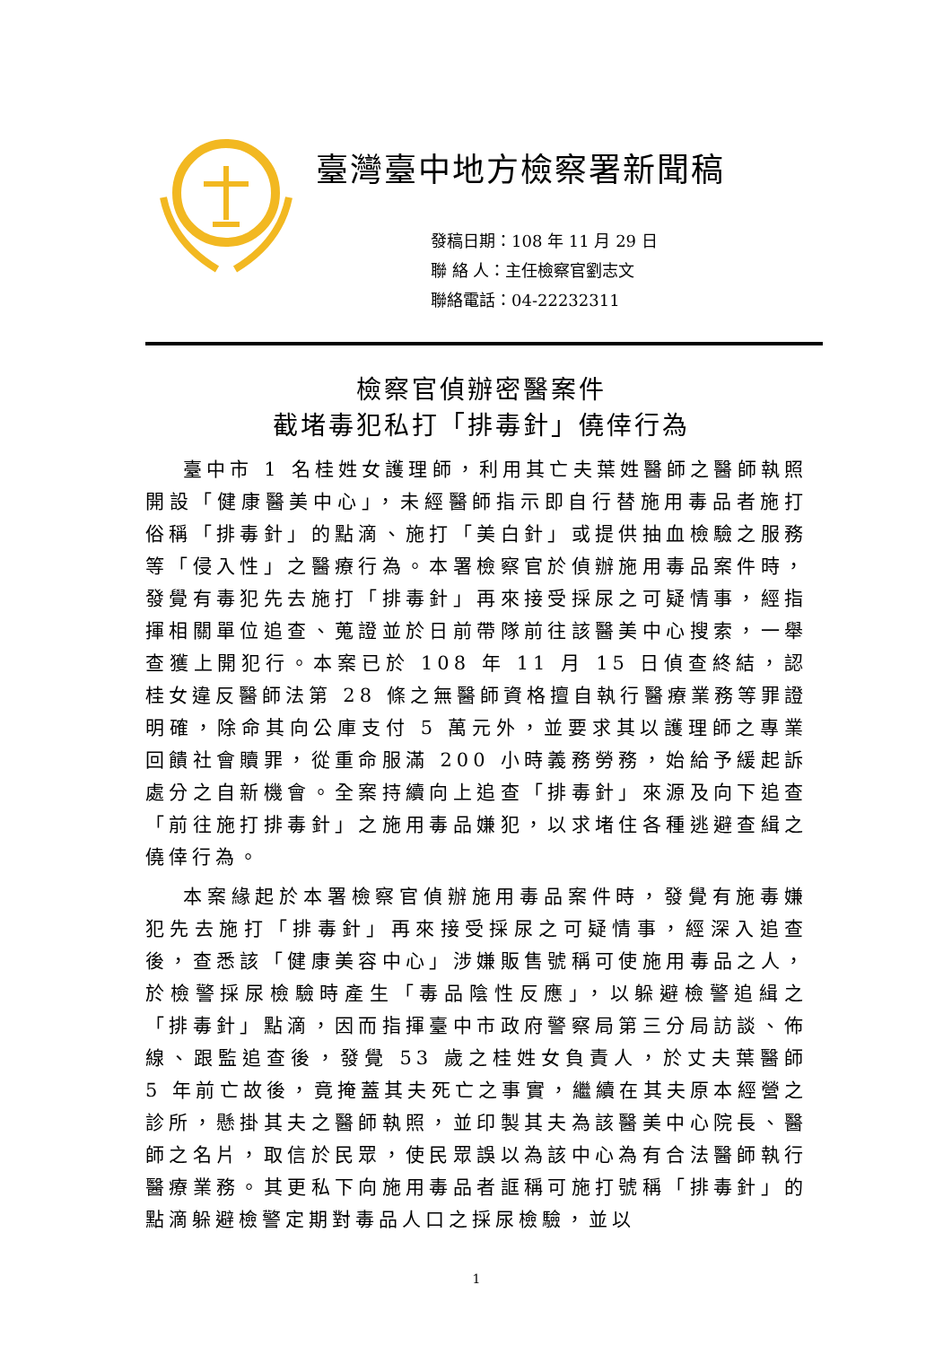臺灣臺中地方檢察署新聞稿
發稿日期：108 年 11 月 29 日
聯 絡 人：主任檢察官劉志文
聯絡電話：04-22232311
檢察官偵辦密醫案件
截堵毒犯私打「排毒針」僥倖行為
臺中市 1 名桂姓女護理師，利用其亡夫葉姓醫師之醫師執照開設「健康醫美中心」，未經醫師指示即自行替施用毒品者施打俗稱「排毒針」的點滴、施打「美白針」或提供抽血檢驗之服務等「侵入性」之醫療行為。本署檢察官於偵辦施用毒品案件時，發覺有毒犯先去施打「排毒針」再來接受採尿之可疑情事，經指揮相關單位追查、蒐證並於日前帶隊前往該醫美中心搜索，一舉查獲上開犯行。本案已於 108 年 11 月 15 日偵查終結，認桂女違反醫師法第 28 條之無醫師資格擅自執行醫療業務等罪證明確，除命其向公庫支付 5 萬元外，並要求其以護理師之專業回饋社會贖罪，從重命服滿 200 小時義務勞務，始給予緩起訴處分之自新機會。全案持續向上追查「排毒針」來源及向下追查「前往施打排毒針」之施用毒品嫌犯，以求堵住各種逃避查緝之僥倖行為。
本案緣起於本署檢察官偵辦施用毒品案件時，發覺有施毒嫌犯先去施打「排毒針」再來接受採尿之可疑情事，經深入追查後，查悉該「健康美容中心」涉嫌販售號稱可使施用毒品之人，於檢警採尿檢驗時產生「毒品陰性反應」，以躲避檢警追緝之「排毒針」點滴，因而指揮臺中市政府警察局第三分局訪談、佈線、跟監追查後，發覺 53 歲之桂姓女負責人，於丈夫葉醫師 5 年前亡故後，竟掩蓋其夫死亡之事實，繼續在其夫原本經營之診所，懸掛其夫之醫師執照，並印製其夫為該醫美中心院長、醫師之名片，取信於民眾，使民眾誤以為該中心為有合法醫師執行醫療業務。其更私下向施用毒品者誆稱可施打號稱「排毒針」的點滴躲避檢警定期對毒品人口之採尿檢驗，並以
1